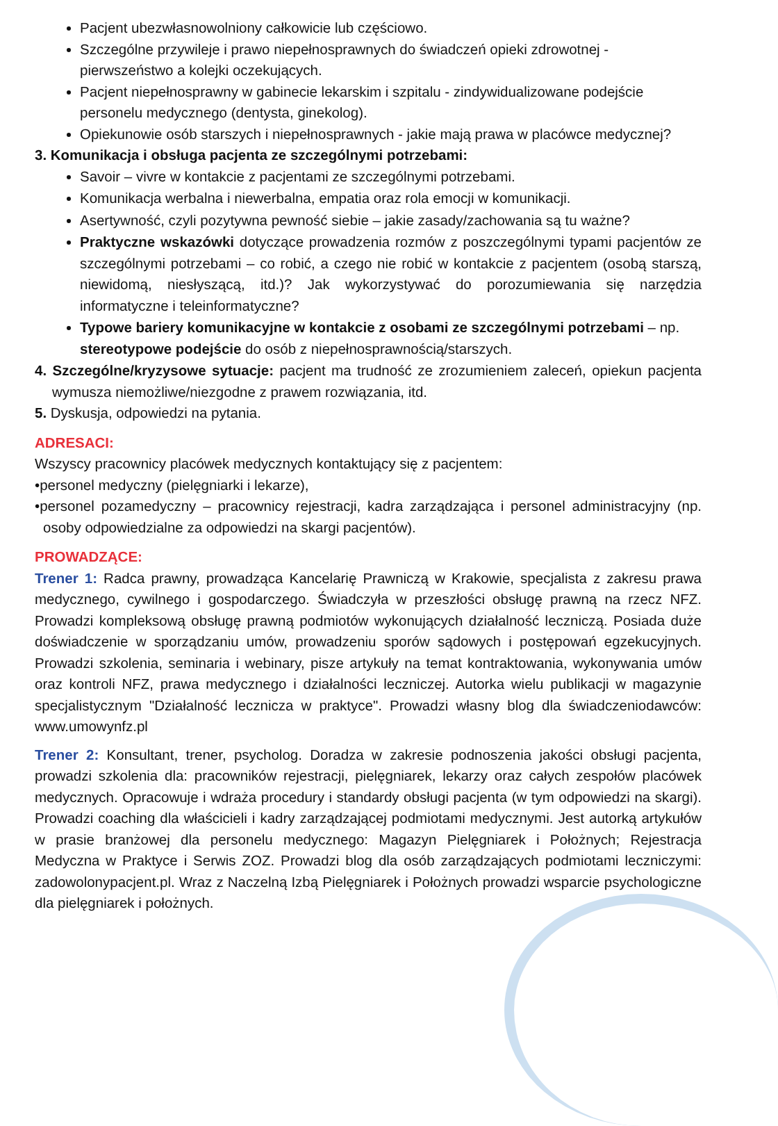Pacjent ubezwłasnowolniony całkowicie lub częściowo.
Szczególne przywileje i prawo niepełnosprawnych do świadczeń opieki zdrowotnej - pierwszeństwo a kolejki oczekujących.
Pacjent niepełnosprawny w gabinecie lekarskim i szpitalu - zindywidualizowane podejście personelu medycznego (dentysta, ginekolog).
Opiekunowie osób starszych i niepełnosprawnych - jakie mają prawa w placówce medycznej?
3. Komunikacja i obsługa pacjenta ze szczególnymi potrzebami:
Savoir – vivre w kontakcie z pacjentami ze szczególnymi potrzebami.
Komunikacja werbalna i niewerbalna, empatia oraz rola emocji w komunikacji.
Asertywność, czyli pozytywna pewność siebie – jakie zasady/zachowania są tu ważne?
Praktyczne wskazówki dotyczące prowadzenia rozmów z poszczególnymi typami pacjentów ze szczególnymi potrzebami – co robić, a czego nie robić w kontakcie z pacjentem (osobą starszą, niewidomą, niesłyszącą, itd.)? Jak wykorzystywać do porozumiewania się narzędzia informatyczne i teleinformatyczne?
Typowe bariery komunikacyjne w kontakcie z osobami ze szczególnymi potrzebami – np. stereotypowe podejście do osób z niepełnosprawnością/starszych.
4. Szczególne/kryzysowe sytuacje: pacjent ma trudność ze zrozumieniem zaleceń, opiekun pacjenta wymusza niemożliwe/niezgodne z prawem rozwiązania, itd.
5. Dyskusja, odpowiedzi na pytania.
ADRESACI:
Wszyscy pracownicy placówek medycznych kontaktujący się z pacjentem:
•personel medyczny (pielęgniarki i lekarze),
•personel pozamedyczny – pracownicy rejestracji, kadra zarządzająca i personel administracyjny (np. osoby odpowiedzialne za odpowiedzi na skargi pacjentów).
PROWADZĄCE:
Trener 1: Radca prawny, prowadząca Kancelarię Prawniczą w Krakowie, specjalista z zakresu prawa medycznego, cywilnego i gospodarczego. Świadczyła w przeszłości obsługę prawną na rzecz NFZ. Prowadzi kompleksową obsługę prawną podmiotów wykonujących działalność leczniczą. Posiada duże doświadczenie w sporządzaniu umów, prowadzeniu sporów sądowych i postępowań egzekucyjnych. Prowadzi szkolenia, seminaria i webinary, pisze artykuły na temat kontraktowania, wykonywania umów oraz kontroli NFZ, prawa medycznego i działalności leczniczej. Autorka wielu publikacji w magazynie specjalistycznym "Działalność lecznicza w praktyce". Prowadzi własny blog dla świadczeniodawców: www.umowynfz.pl
Trener 2: Konsultant, trener, psycholog. Doradza w zakresie podnoszenia jakości obsługi pacjenta, prowadzi szkolenia dla: pracowników rejestracji, pielęgniarek, lekarzy oraz całych zespołów placówek medycznych. Opracowuje i wdraża procedury i standardy obsługi pacjenta (w tym odpowiedzi na skargi). Prowadzi coaching dla właścicieli i kadry zarządzającej podmiotami medycznymi. Jest autorką artykułów w prasie branżowej dla personelu medycznego: Magazyn Pielęgniarek i Położnych; Rejestracja Medyczna w Praktyce i Serwis ZOZ. Prowadzi blog dla osób zarządzających podmiotami leczniczymi: zadowolonypacjent.pl. Wraz z Naczelną Izbą Pielęgniarek i Położnych prowadzi wsparcie psychologiczne dla pielęgniarek i położnych.